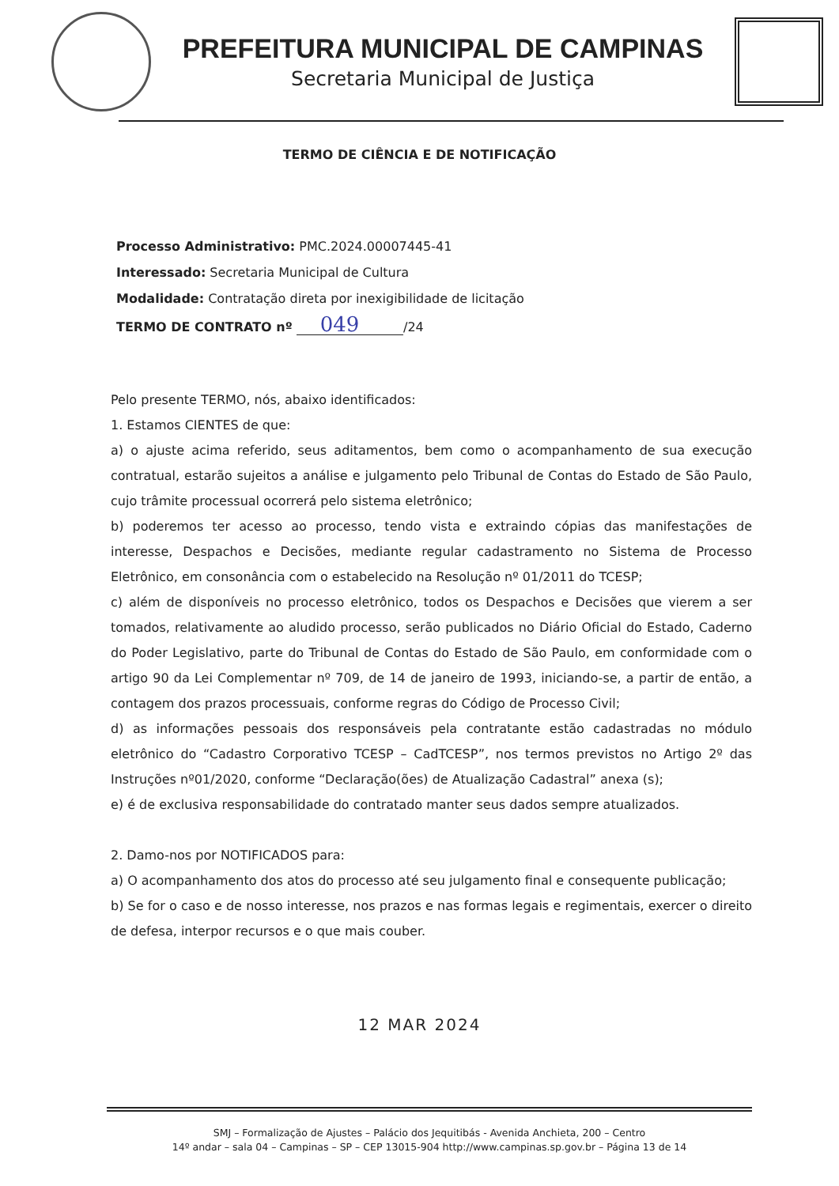PREFEITURA MUNICIPAL DE CAMPINAS
Secretaria Municipal de Justiça
TERMO DE CIÊNCIA E DE NOTIFICAÇÃO
Processo Administrativo: PMC.2024.00007445-41
Interessado: Secretaria Municipal de Cultura
Modalidade: Contratação direta por inexigibilidade de licitação
TERMO DE CONTRATO nº 049 /24
Pelo presente TERMO, nós, abaixo identificados:
1. Estamos CIENTES de que:
a) o ajuste acima referido, seus aditamentos, bem como o acompanhamento de sua execução contratual, estarão sujeitos a análise e julgamento pelo Tribunal de Contas do Estado de São Paulo, cujo trâmite processual ocorrerá pelo sistema eletrônico;
b) poderemos ter acesso ao processo, tendo vista e extraindo cópias das manifestações de interesse, Despachos e Decisões, mediante regular cadastramento no Sistema de Processo Eletrônico, em consonância com o estabelecido na Resolução nº 01/2011 do TCESP;
c) além de disponíveis no processo eletrônico, todos os Despachos e Decisões que vierem a ser tomados, relativamente ao aludido processo, serão publicados no Diário Oficial do Estado, Caderno do Poder Legislativo, parte do Tribunal de Contas do Estado de São Paulo, em conformidade com o artigo 90 da Lei Complementar nº 709, de 14 de janeiro de 1993, iniciando-se, a partir de então, a contagem dos prazos processuais, conforme regras do Código de Processo Civil;
d) as informações pessoais dos responsáveis pela contratante estão cadastradas no módulo eletrônico do “Cadastro Corporativo TCESP – CadTCESP”, nos termos previstos no Artigo 2º das Instruções nº01/2020, conforme “Declaração(ões) de Atualização Cadastral” anexa (s);
e) é de exclusiva responsabilidade do contratado manter seus dados sempre atualizados.
2. Damo-nos por NOTIFICADOS para:
a) O acompanhamento dos atos do processo até seu julgamento final e consequente publicação;
b) Se for o caso e de nosso interesse, nos prazos e nas formas legais e regimentais, exercer o direito de defesa, interpor recursos e o que mais couber.
12 MAR 2024
SMJ – Formalização de Ajustes – Palácio dos Jequitibás - Avenida Anchieta, 200 – Centro
14º andar – sala 04 – Campinas – SP – CEP 13015-904 http://www.campinas.sp.gov.br – Página 13 de 14